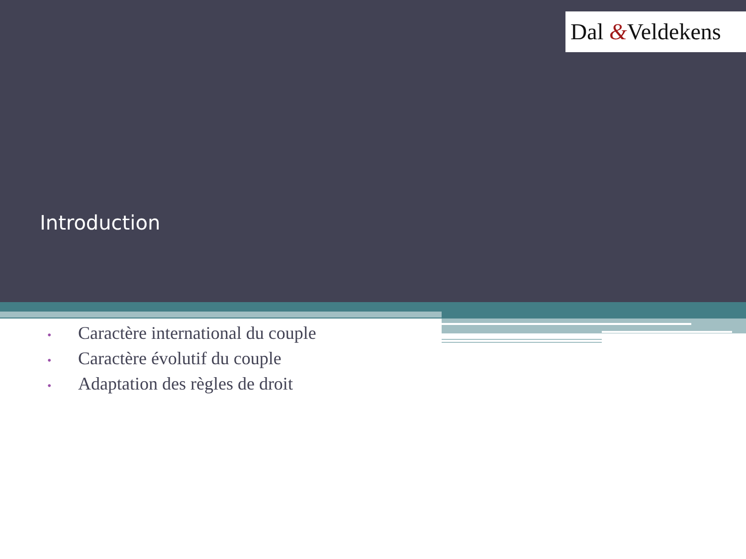Dal &Veldekens
Introduction
• Caractère international du couple
• Caractère évolutif du couple
• Adaptation des règles de droit